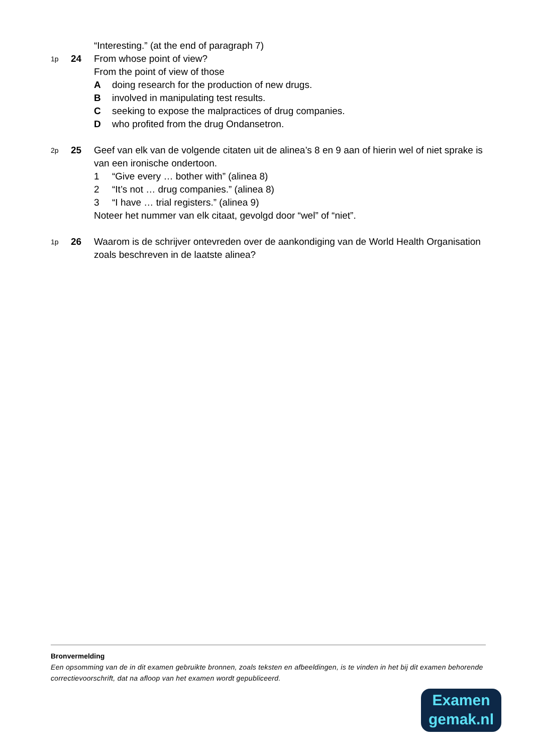“Interesting.” (at the end of paragraph 7)
1p
24 From whose point of view?
From the point of view of those
Adoing research for the production of new drugs.
Binvolved in manipulating test results.
Cseeking to expose the malpractices of drug companies.
Dwho profited from the drug Ondansetron.
2p
25 Geef van elk van de volgende citaten uit de alinea’s 8 en 9 aan of hierin wel of niet sprake is van een ironische ondertoon.
1 “Give every … bother with” (alinea 8)
2 “It’s not … drug companies.” (alinea 8)
3 “I have … trial registers.” (alinea 9)
Noteer het nummer van elk citaat, gevolgd door “wel” of “niet”.
1p
26 Waarom is de schrijver ontevreden over de aankondiging van de World Health Organisation zoals beschreven in de laatste alinea?
Bronvermelding
Een opsomming van de in dit examen gebruikte bronnen, zoals teksten en afbeeldingen, is te vinden in het bij dit examen behorende correctievoorschrift, dat na afloop van het examen wordt gepubliceerd.
Examen
gemak.nl